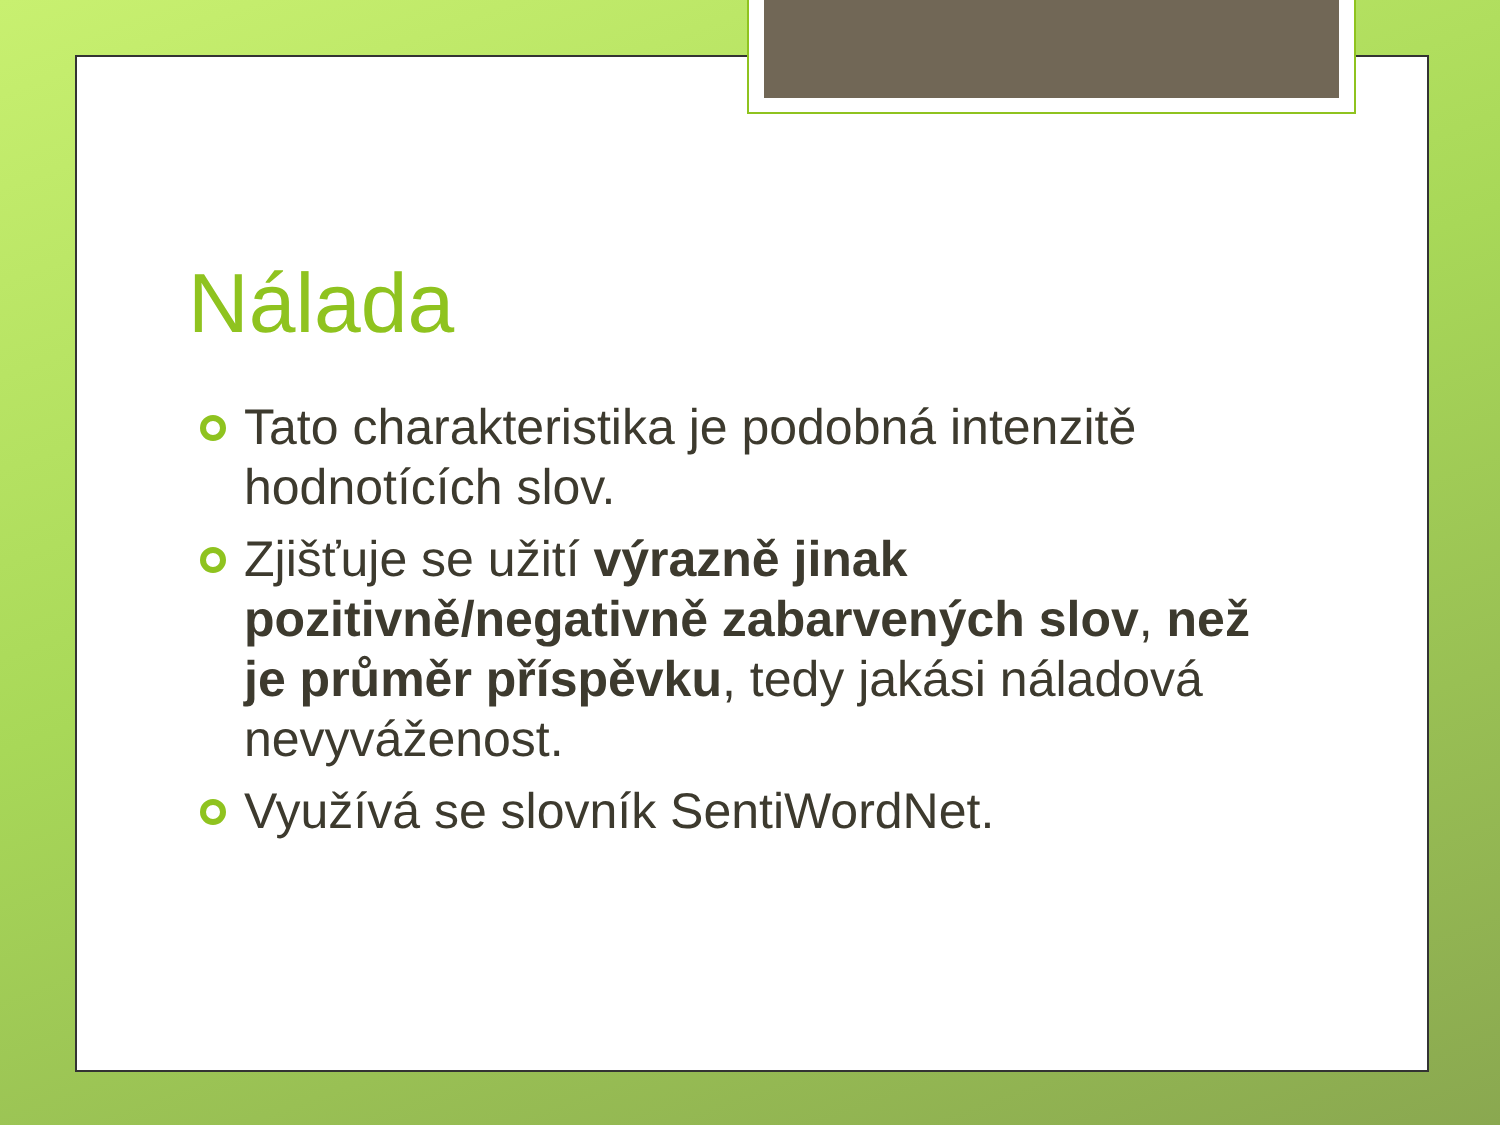Nálada
Tato charakteristika je podobná intenzitě hodnotících slov.
Zjišťuje se užití výrazně jinak pozitivně/negativně zabarvených slov, než je průměr příspěvku, tedy jakási náladová nevyváženost.
Využívá se slovník SentiWordNet.